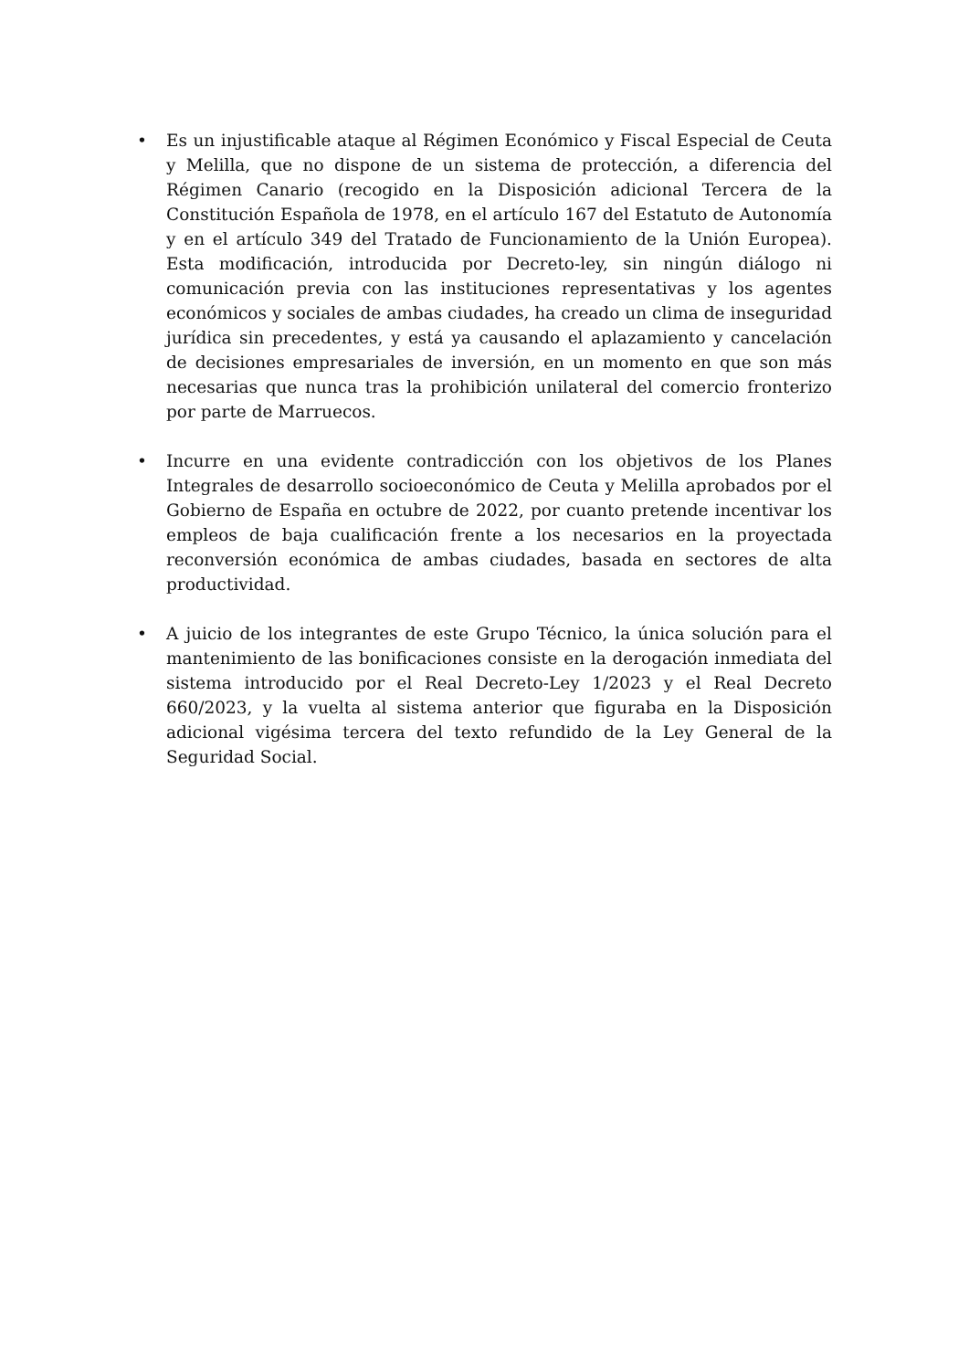• Es un injustificable ataque al Régimen Económico y Fiscal Especial de Ceuta y Melilla, que no dispone de un sistema de protección, a diferencia del Régimen Canario (recogido en la Disposición adicional Tercera de la Constitución Española de 1978, en el artículo 167 del Estatuto de Autonomía y en el artículo 349 del Tratado de Funcionamiento de la Unión Europea). Esta modificación, introducida por Decreto-ley, sin ningún diálogo ni comunicación previa con las instituciones representativas y los agentes económicos y sociales de ambas ciudades, ha creado un clima de inseguridad jurídica sin precedentes, y está ya causando el aplazamiento y cancelación de decisiones empresariales de inversión, en un momento en que son más necesarias que nunca tras la prohibición unilateral del comercio fronterizo por parte de Marruecos.
• Incurre en una evidente contradicción con los objetivos de los Planes Integrales de desarrollo socioeconómico de Ceuta y Melilla aprobados por el Gobierno de España en octubre de 2022, por cuanto pretende incentivar los empleos de baja cualificación frente a los necesarios en la proyectada reconversión económica de ambas ciudades, basada en sectores de alta productividad.
• A juicio de los integrantes de este Grupo Técnico, la única solución para el mantenimiento de las bonificaciones consiste en la derogación inmediata del sistema introducido por el Real Decreto-Ley 1/2023 y el Real Decreto 660/2023, y la vuelta al sistema anterior que figuraba en la Disposición adicional vigésima tercera del texto refundido de la Ley General de la Seguridad Social.